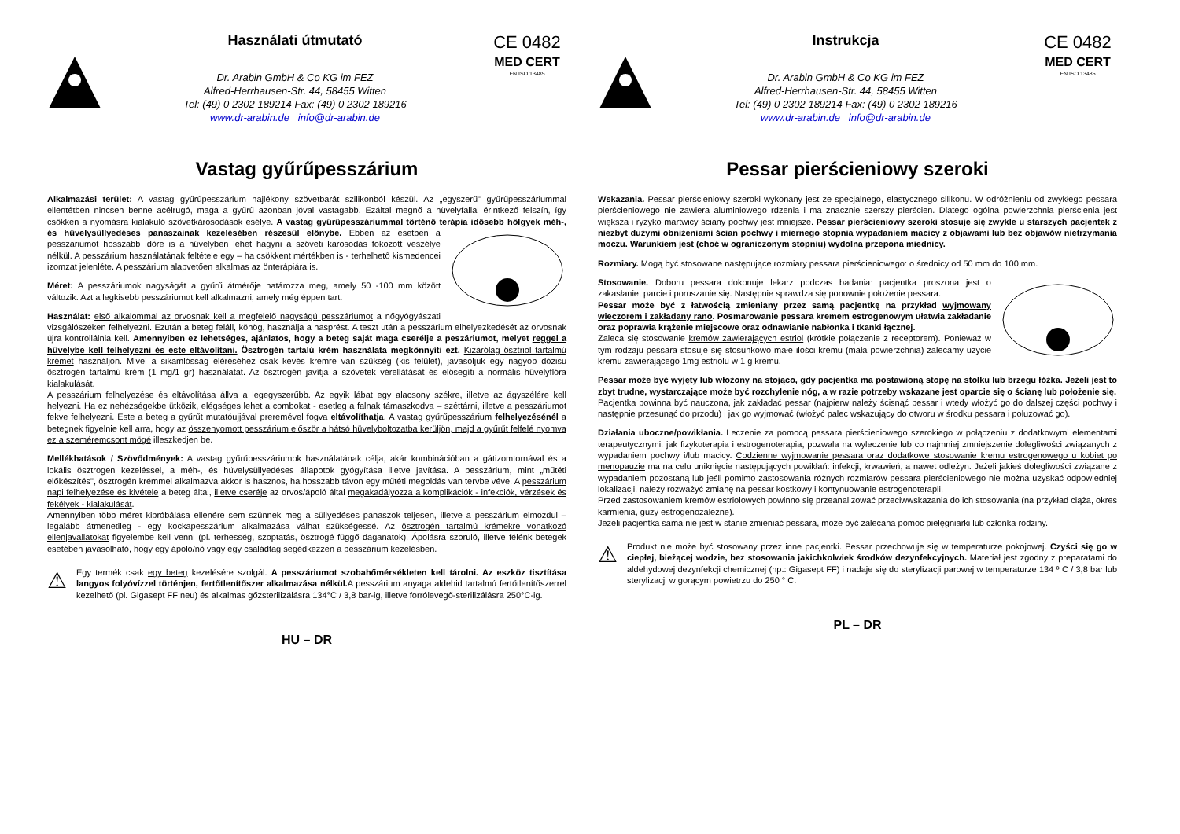Használati útmutató
Dr. Arabin GmbH & Co KG im FEZ
Alfred-Herrhausen-Str. 44, 58455 Witten
Tel: (49) 0 2302 189214 Fax: (49) 0 2302 189216
www.dr-arabin.de info@dr-arabin.de
CE 0482
MED CERT
EN ISO 13485
Vastag gyűrűpesszárium
Alkalmazási terület: A vastag gyűrűpesszárium hajlékony szövetbarát szilikonból készül. Az „egyszerű" gyűrűpesszáriummal ellentétben nincsen benne acélrugó, maga a gyűrű azonban jóval vastagabb. Ezáltal megnő a hüvelyfallal érintkező felszín, így csökken a nyomásra kialakuló szövetkárosodások esélye. A vastag gyűrűpesszáriummal történő terápia idősebb hölgyek méh-, és hüvelysüllyedéses panaszainak kezelésében részesül előnybe. Ebben az esetben a pesszáriumot hosszabb időre is a hüvelyben lehet hagyni a szöveti károsodás fokozott veszélye nélkül. A pesszárium használatának feltétele egy – ha csökkent mértékben is - terhelhető kismedencei izomzat jelenléte. A pesszárium alapvetően alkalmas az önterápiára is.
Méret: A pesszáriumok nagyságát a gyűrű átmérője határozza meg, amely 50 -100 mm között változik. Azt a legkisebb pesszáriumot kell alkalmazni, amely még éppen tart.
Használat: első alkalommal az orvosnak kell a megfelelő nagyságú pesszáriumot a nőgyógyászati vizsgálószéken felhelyezni. Ezután a beteg feláll, köhög, használja a hasprést. A teszt után a pesszárium elhelyezkedését az orvosnak újra kontrollálnia kell. Amennyiben ez lehetséges, ajánlatos, hogy a beteg saját maga cserélje a peszáriumot, melyet reggel a hüvelybe kell felhelyezni és este eltávolítani. Ösztrogén tartalú krém használata megkönnyíti ezt. Kizárólag ösztriol tartalmú krémet használjon. Mivel a sikamlósság eléréséhez csak kevés krémre van szükség (kis felület), javasoljuk egy nagyob dózisu ösztrogén tartalmú krém (1 mg/1 gr) használatát. Az ösztrogén javítja a szövetek vérellátását és elősegíti a normális hüvelyflóra kialakulását.
A pesszárium felhelyezése és eltávolítása állva a legegyszerűbb. Az egyik lábat egy alacsony székre, illetve az ágyszélére kell helyezni. Ha ez nehézségekbe ütközik, elégséges lehet a combokat - esetleg a falnak támaszkodva – széttárni, illetve a pesszáriumot fekve felhelyezni. Este a beteg a gyűrűt mutatóujjával preremével fogva eltávolíthatja. A vastag gyűrűpesszárium felhelyezésénél a betegnek figyelnie kell arra, hogy az összenyomott pesszárium először a hátsó hüvelyboltozatba kerüljön, majd a gyűrűt felfelé nyomva ez a szeméremcsont mögé illeszkedjen be.
Mellékhatások / Szövődmények: A vastag gyűrűpesszáriumok használatának célja, akár kombinációban a gátizomtornával és a lokális ösztrogen kezeléssel, a méh-, és hüvelysüllyedéses állapotok gyógyítása illetve javítása. A pesszárium, mint „műtéti előkészítés", ösztrogén krémmel alkalmazva akkor is hasznos, ha hosszabb távon egy műtéti megoldás van tervbe véve. A pesszárium napi felhelyezése és kivétele a beteg által, illetve cseréje az orvos/ápoló által megakadályozza a komplikációk - infekciók, vérzések és fekélyek - kialakulását.
Amennyiben több méret kipróbálása ellenére sem szünnek meg a süllyedéses panaszok teljesen, illetve a pesszárium elmozdul – legalább átmenetileg - egy kockapesszárium alkalmazása válhat szükségessé. Az ösztrogén tartalmú krémekre vonatkozó ellenjavallatokat figyelembe kell venni (pl. terhesség, szoptatás, ösztrogé függő daganatok). Ápolásra szoruló, illetve félénk betegek esetében javasolható, hogy egy ápoló/nő vagy egy családtag segédkezzen a pesszárium kezelésben.
⚠
Egy termék csak egy beteg kezelésére szolgál. A pesszáriumot szobahőmérsékleten kell tárolni. Az eszköz tisztítása langyos folyóvízzel történjen, fertőtlenítőszer alkalmazása nélkül. A pesszárium anyaga aldehid tartalmú fertőtlenítőszerrel kezelhető (pl. Gigasept FF neu) és alkalmas gőzsterilizálásra 134°C / 3,8 bar-ig, illetve forrólevegő-sterilizálásra 250°C-ig.
HU – DR
Instrukcja
Dr. Arabin GmbH & Co KG im FEZ
Alfred-Herrhausen-Str. 44, 58455 Witten
Tel: (49) 0 2302 189214 Fax: (49) 0 2302 189216
www.dr-arabin.de info@dr-arabin.de
CE 0482
MED CERT
EN ISO 13485
Pessar pierścieniowy szeroki
Wskazania. Pessar pierścieniowy szeroki wykonany jest ze specjalnego, elastycznego silikonu. W odróżnieniu od zwykłego pessara pierścieniowego nie zawiera aluminiowego rdzenia i ma znacznie szerszy pierścien. Dlatego ogólna powierzchnia pierścienia jest większa i ryzyko martwicy ściany pochwy jest mniejsze. Pessar pierścieniowy szeroki stosuje się zwykle u starszych pacjentek z niezbyt dużymi obniżeniami ścian pochwy i miernego stopnia wypadaniem macicy z objawami lub bez objawów nietrzymania moczu. Warunkiem jest (choć w ograniczonym stopniu) wydolna przepona miednicy.
Rozmiary. Mogą być stosowane następujące rozmiary pessara pierścieniowego: o średnicy od 50 mm do 100 mm.
Stosowanie. Doboru pessara dokonuje lekarz podczas badania: pacjentka proszona jest o zakasłanie, parcie i poruszanie się. Następnie sprawdza się ponownie położenie pessara.
Pessar może być z łatwością zmieniany przez samą pacjentkę na przykład wyjmowany wieczorem i zakładany rano. Posmarowanie pessara kremem estrogenowym ułatwia zakładanie oraz poprawia krążenie miejscowe oraz odnawianie nabłonka i tkanki łącznej.
Zaleca się stosowanie kremów zawierających estriol (krótkie połączenie z receptorem). Ponieważ w tym rodzaju pessara stosuje się stosunkowo małe ilości kremu (mała powierzchnia) zalecamy użycie kremu zawierającego 1mg estriolu w 1 g kremu.
Pessar może być wyjęty lub włożony na stojąco, gdy pacjentka ma postawioną stopę na stołku lub brzegu łóżka. Jeżeli jest to zbyt trudne, wystarczające może być rozchylenie nóg, a w razie potrzeby wskazane jest oparcie się o ścianę lub położenie się.
Pacjentka powinna być nauczona, jak zakładać pessar (najpierw należy ścisnąć pessar i wtedy włożyć go do dalszej części pochwy i następnie przesunąć do przodu) i jak go wyjmować (włożyć palec wskazujący do otworu w środku pessara i poluzować go).
Działania uboczne/powikłania. Leczenie za pomocą pessara pierścieniowego szerokiego w połączeniu z dodatkowymi elementami terapeutycznymi, jak fizykoterapia i estrogenoterapia, pozwala na wyleczenie lub co najmniej zmniejszenie dolegliwości związanych z wypadaniem pochwy i/lub macicy. Codzienne wyjmowanie pessara oraz dodatkowe stosowanie kremu estrogenowego u kobiet po menopauzie ma na celu uniknięcie następujących powikłań: infekcji, krwawień, a nawet odleżyn. Jeżeli jakieś dolegliwości związane z wypadaniem pozostaną lub jeśli pomimo zastosowania różnych rozmiarów pessara pierścieniowego nie można uzyskać odpowiedniej lokalizacji, należy rozważyć zmianę na pessar kostkowy i kontynuowanie estrogenoterapii.
Przed zastosowaniem kremów estriolowych powinno się przeanalizować przeciwwskazania do ich stosowania (na przykład ciąża, okres karmienia, guzy estrogenozależne).
Jeżeli pacjentka sama nie jest w stanie zmieniać pessara, może być zalecana pomoc pielęgniarki lub członka rodziny.
⚠
Produkt nie może być stosowany przez inne pacjentki. Pessar przechowuje się w temperaturze pokojowej. Czyści się go w ciepłej, bieżącej wodzie, bez stosowania jakichkolwiek środków dezynfekcyjnych. Materiał jest zgodny z preparatami do aldehydowej dezynfekcji chemicznej (np.: Gigasept FF) i nadaje się do sterylizacji parowej w temperaturze 134 º C / 3,8 bar lub sterylizacji w gorącym powietrzu do 250 ° C.
PL – DR